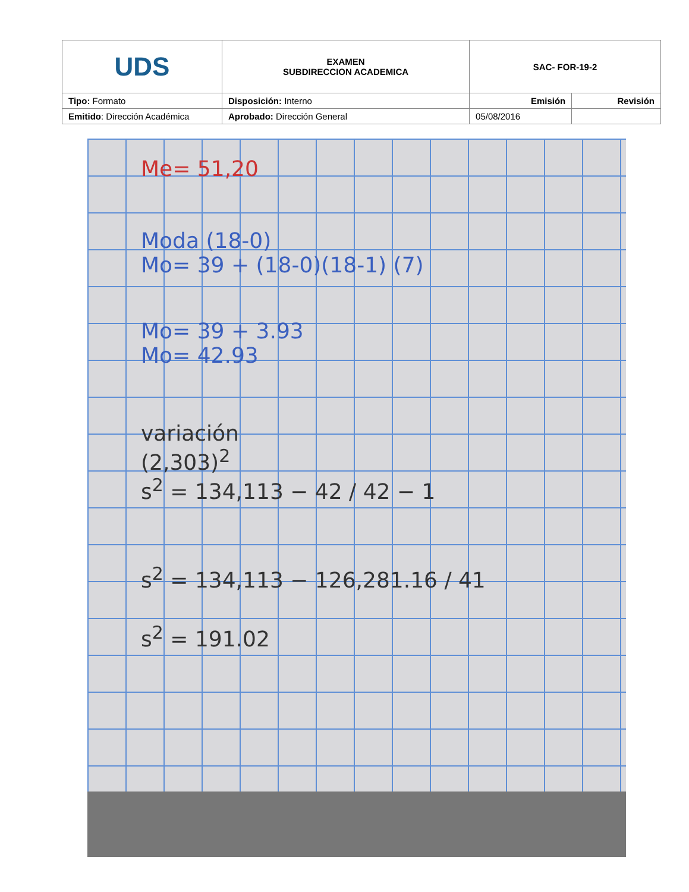| UDS | EXAMEN SUBDIRECCION ACADEMICA | SAC- FOR-19-2 | |
| Tipo: Formato | Disposición: Interno | Emisión | Revisión |
| Emitido : Dirección Académica | Aprobado: Dirección General | 05/08/2016 | |
Me= 51,20
Moda (18-0)
Mo= 39 + (18-0)(18-1) (7)
Mo= 39 + 3.93
Mo= 42.93
variación
(2,303)<sup>2</sup>
s<sup>2</sup> = 134,113 − 42 / 42 − 1
s<sup>2</sup> = 134,113 − 126,281.16 / 41
s<sup>2</sup> = 191.02